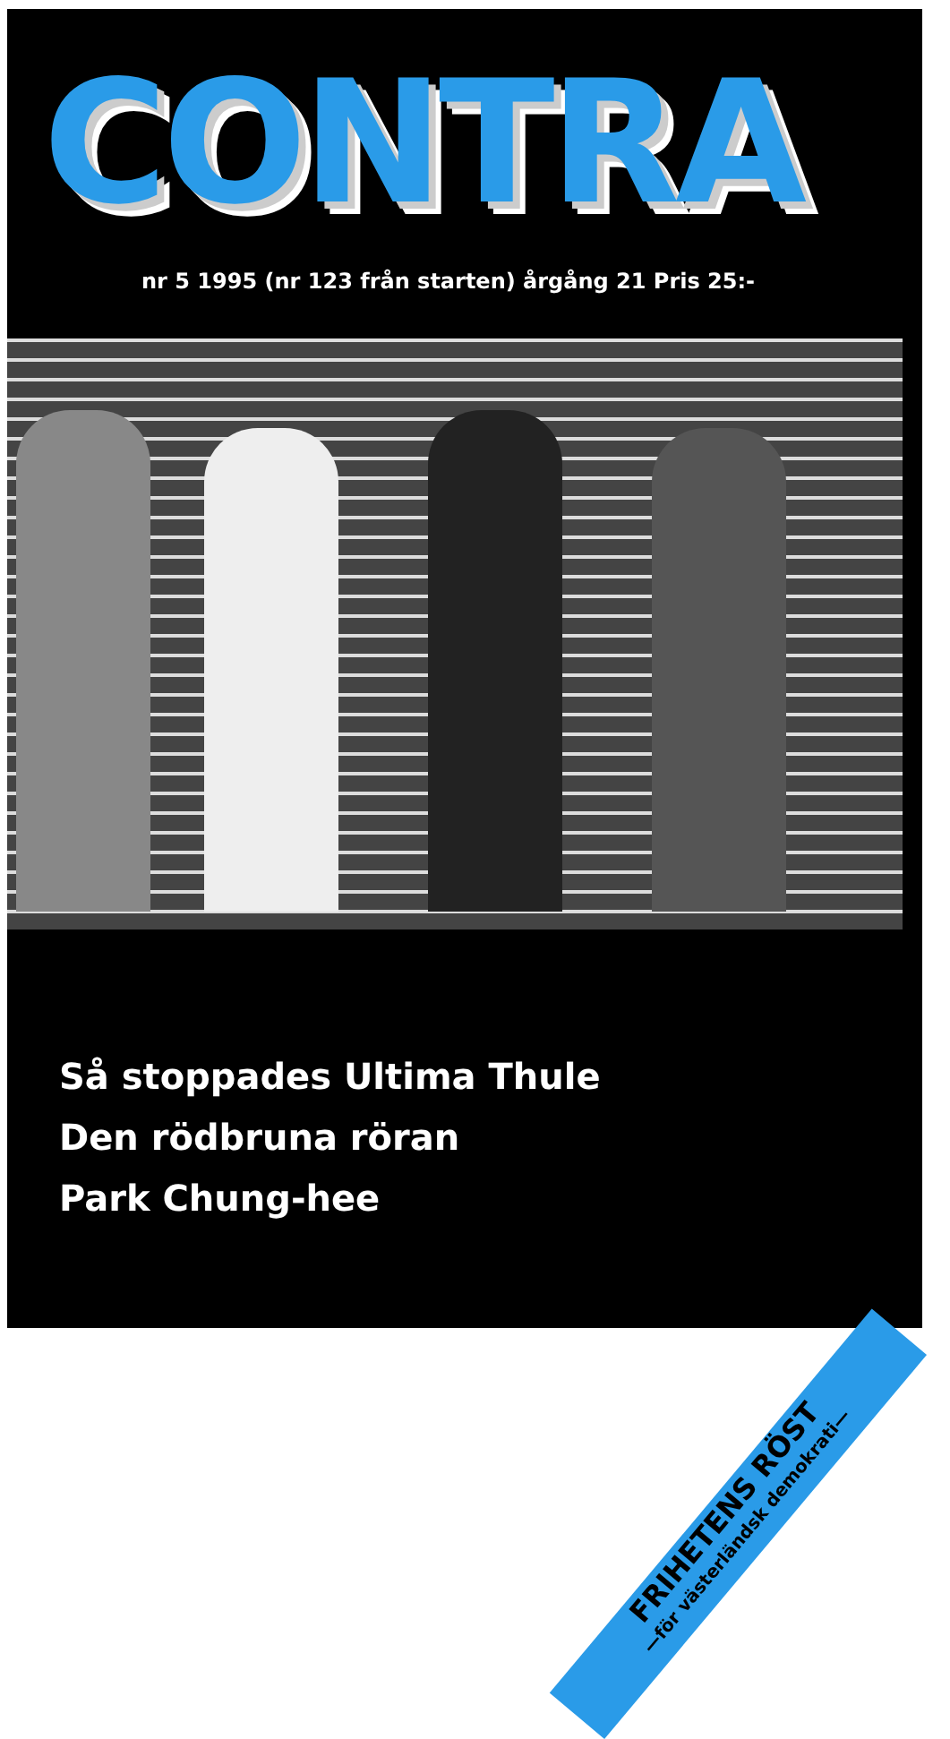CONTRA
nr 5 1995 (nr 123 från starten) årgång 21 Pris 25:-
Så stoppades Ultima Thule
Den rödbruna röran
Park Chung-hee
FRIHETENS RÖST
—för västerländsk demokrati—